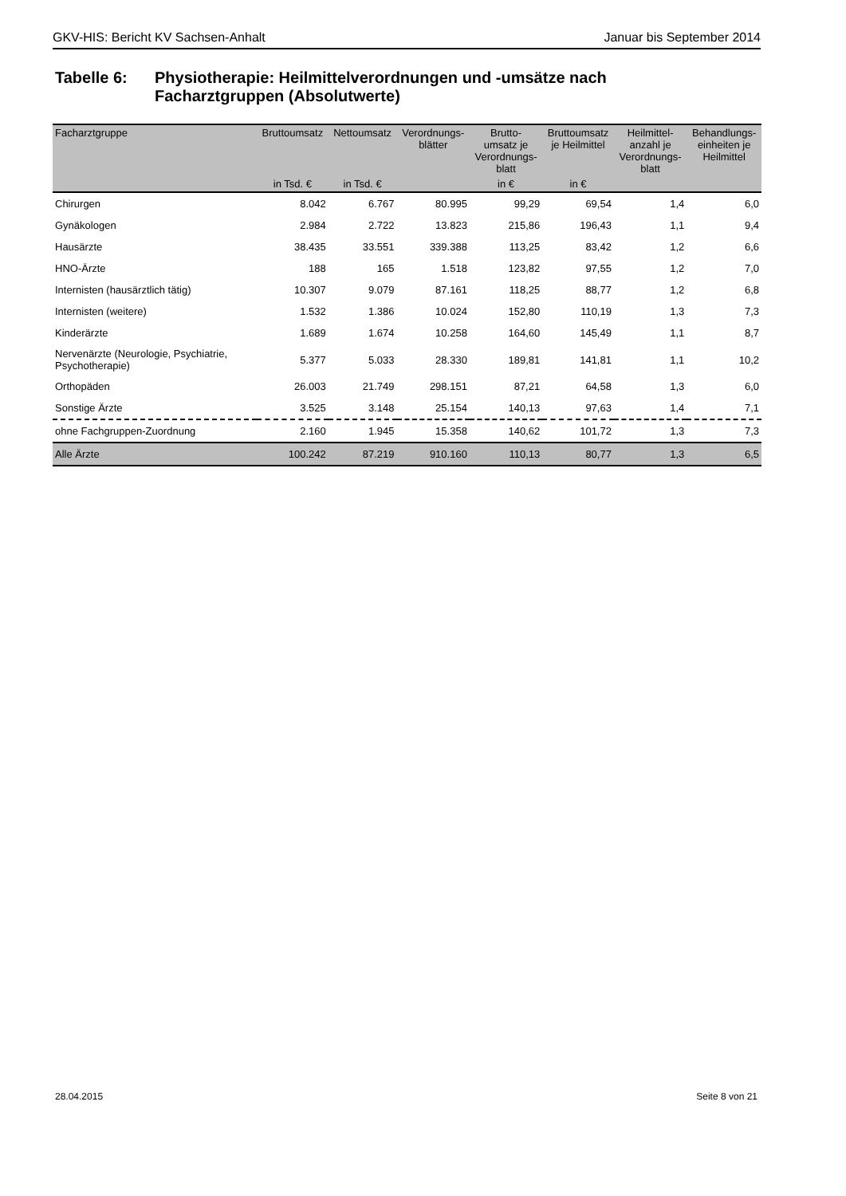GKV-HIS: Bericht KV Sachsen-Anhalt Januar bis September 2014
Tabelle 6: Physiotherapie: Heilmittelverordnungen und -umsätze nach
Facharztgruppen (Absolutwerte)
| Facharztgruppe | Bruttoumsatz | Nettoumsatz | Verordnungs- blätter | Brutto- umsatz je Verordnungs- blatt | Bruttoumsatz je Heilmittel | Heilmittel- anzahl je Verordnungs- blatt | Behandlungs- einheiten je Heilmittel |
| --- | --- | --- | --- | --- | --- | --- | --- |
| | in Tsd. € | in Tsd. € | | in € | in € | | |
| Chirurgen | 8.042 | 6.767 | 80.995 | 99,29 | 69,54 | 1,4 | 6,0 |
| Gynäkologen | 2.984 | 2.722 | 13.823 | 215,86 | 196,43 | 1,1 | 9,4 |
| Hausärzte | 38.435 | 33.551 | 339.388 | 113,25 | 83,42 | 1,2 | 6,6 |
| HNO-Ärzte | 188 | 165 | 1.518 | 123,82 | 97,55 | 1,2 | 7,0 |
| Internisten (hausärztlich tätig) | 10.307 | 9.079 | 87.161 | 118,25 | 88,77 | 1,2 | 6,8 |
| Internisten (weitere) | 1.532 | 1.386 | 10.024 | 152,80 | 110,19 | 1,3 | 7,3 |
| Kinderärzte | 1.689 | 1.674 | 10.258 | 164,60 | 145,49 | 1,1 | 8,7 |
| Nervenärzte (Neurologie, Psychiatrie, Psychotherapie) | 5.377 | 5.033 | 28.330 | 189,81 | 141,81 | 1,1 | 10,2 |
| Orthopäden | 26.003 | 21.749 | 298.151 | 87,21 | 64,58 | 1,3 | 6,0 |
| Sonstige Ärzte | 3.525 | 3.148 | 25.154 | 140,13 | 97,63 | 1,4 | 7,1 |
| ohne Fachgruppen-Zuordnung | 2.160 | 1.945 | 15.358 | 140,62 | 101,72 | 1,3 | 7,3 |
| Alle Ärzte | 100.242 | 87.219 | 910.160 | 110,13 | 80,77 | 1,3 | 6,5 |
28.04.2015 Seite 8 von 21